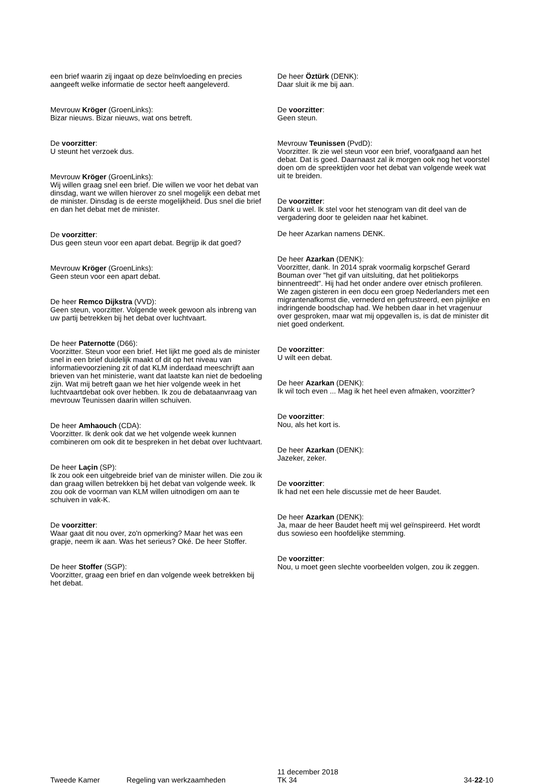een brief waarin zij ingaat op deze beïnvloeding en precies aangeeft welke informatie de sector heeft aangeleverd.
Mevrouw Kröger (GroenLinks):
Bizar nieuws. Bizar nieuws, wat ons betreft.
De voorzitter:
U steunt het verzoek dus.
Mevrouw Kröger (GroenLinks):
Wij willen graag snel een brief. Die willen we voor het debat van dinsdag, want we willen hierover zo snel mogelijk een debat met de minister. Dinsdag is de eerste mogelijkheid. Dus snel die brief en dan het debat met de minister.
De voorzitter:
Dus geen steun voor een apart debat. Begrijp ik dat goed?
Mevrouw Kröger (GroenLinks):
Geen steun voor een apart debat.
De heer Remco Dijkstra (VVD):
Geen steun, voorzitter. Volgende week gewoon als inbreng van uw partij betrekken bij het debat over luchtvaart.
De heer Paternotte (D66):
Voorzitter. Steun voor een brief. Het lijkt me goed als de minister snel in een brief duidelijk maakt of dit op het niveau van informatievoorziening zit of dat KLM inderdaad meeschrijft aan brieven van het ministerie, want dat laatste kan niet de bedoeling zijn. Wat mij betreft gaan we het hier volgende week in het luchtvaartdebat ook over hebben. Ik zou de debataanvraag van mevrouw Teunissen daarin willen schuiven.
De heer Amhaouch (CDA):
Voorzitter. Ik denk ook dat we het volgende week kunnen combineren om ook dit te bespreken in het debat over luchtvaart.
De heer Laçin (SP):
Ik zou ook een uitgebreide brief van de minister willen. Die zou ik dan graag willen betrekken bij het debat van volgende week. Ik zou ook de voorman van KLM willen uitnodigen om aan te schuiven in vak-K.
De voorzitter:
Waar gaat dit nou over, zo'n opmerking? Maar het was een grapje, neem ik aan. Was het serieus? Oké. De heer Stoffer.
De heer Stoffer (SGP):
Voorzitter, graag een brief en dan volgende week betrekken bij het debat.
De heer Öztürk (DENK):
Daar sluit ik me bij aan.
De voorzitter:
Geen steun.
Mevrouw Teunissen (PvdD):
Voorzitter. Ik zie wel steun voor een brief, voorafgaand aan het debat. Dat is goed. Daarnaast zal ik morgen ook nog het voorstel doen om de spreektijden voor het debat van volgende week wat uit te breiden.
De voorzitter:
Dank u wel. Ik stel voor het stenogram van dit deel van de vergadering door te geleiden naar het kabinet.
De heer Azarkan namens DENK.
De heer Azarkan (DENK):
Voorzitter, dank. In 2014 sprak voormalig korpschef Gerard Bouman over "het gif van uitsluiting, dat het politiekorps binnentreedt". Hij had het onder andere over etnisch profileren. We zagen gisteren in een docu een groep Nederlanders met een migrantenafkomst die, vernederd en gefrustreerd, een pijnlijke en indringende boodschap had. We hebben daar in het vragenuur over gesproken, maar wat mij opgevallen is, is dat de minister dit niet goed onderkent.
De voorzitter:
U wilt een debat.
De heer Azarkan (DENK):
Ik wil toch even ... Mag ik het heel even afmaken, voorzitter?
De voorzitter:
Nou, als het kort is.
De heer Azarkan (DENK):
Jazeker, zeker.
De voorzitter:
Ik had net een hele discussie met de heer Baudet.
De heer Azarkan (DENK):
Ja, maar de heer Baudet heeft mij wel geïnspireerd. Het wordt dus sowieso een hoofdelijke stemming.
De voorzitter:
Nou, u moet geen slechte voorbeelden volgen, zou ik zeggen.
Tweede Kamer
Regeling van werkzaamheden
11 december 2018
TK 34
34-22-10